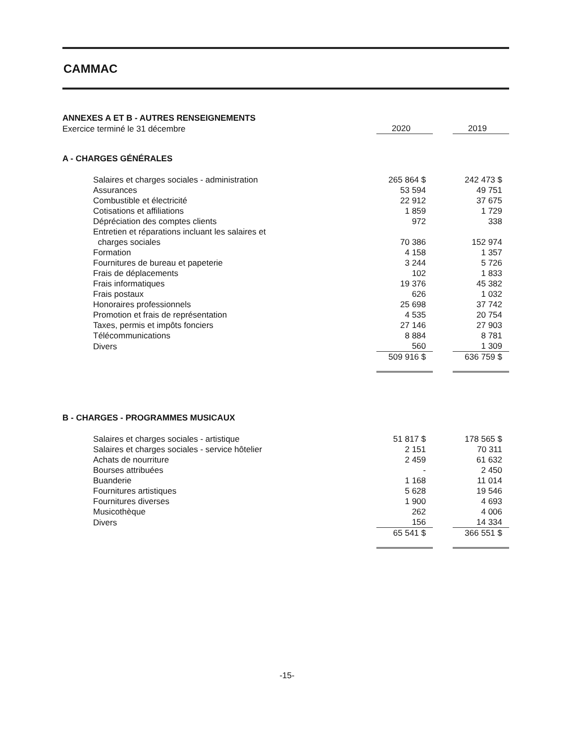CAMMAC
ANNEXES A ET B - AUTRES RENSEIGNEMENTS
| Exercice terminé le 31 décembre | 2020 | | 2019 |
A - CHARGES GÉNÉRALES
| Salaires et charges sociales - administration | 265 864 $ | | 242 473 $ |
| Assurances | 53 594 | | 49 751 |
| Combustible et électricité | 22 912 | | 37 675 |
| Cotisations et affiliations | 1 859 | | 1 729 |
| Dépréciation des comptes clients | 972 | | 338 |
| Entretien et réparations incluant les salaires et charges sociales | 70 386 | | 152 974 |
| Formation | 4 158 | | 1 357 |
| Fournitures de bureau et papeterie | 3 244 | | 5 726 |
| Frais de déplacements | 102 | | 1 833 |
| Frais informatiques | 19 376 | | 45 382 |
| Frais postaux | 626 | | 1 032 |
| Honoraires professionnels | 25 698 | | 37 742 |
| Promotion et frais de représentation | 4 535 | | 20 754 |
| Taxes, permis et impôts fonciers | 27 146 | | 27 903 |
| Télécommunications | 8 884 | | 8 781 |
| Divers | 560 | | 1 309 |
| | 509 916 $ | | 636 759 $ |
B - CHARGES - PROGRAMMES MUSICAUX
| Salaires et charges sociales - artistique | 51 817 $ | | 178 565 $ |
| Salaires et charges sociales - service hôtelier | 2 151 | | 70 311 |
| Achats de nourriture | 2 459 | | 61 632 |
| Bourses attribuées | - | | 2 450 |
| Buanderie | 1 168 | | 11 014 |
| Fournitures artistiques | 5 628 | | 19 546 |
| Fournitures diverses | 1 900 | | 4 693 |
| Musicothèque | 262 | | 4 006 |
| Divers | 156 | | 14 334 |
| | 65 541 $ | | 366 551 $ |
-15-